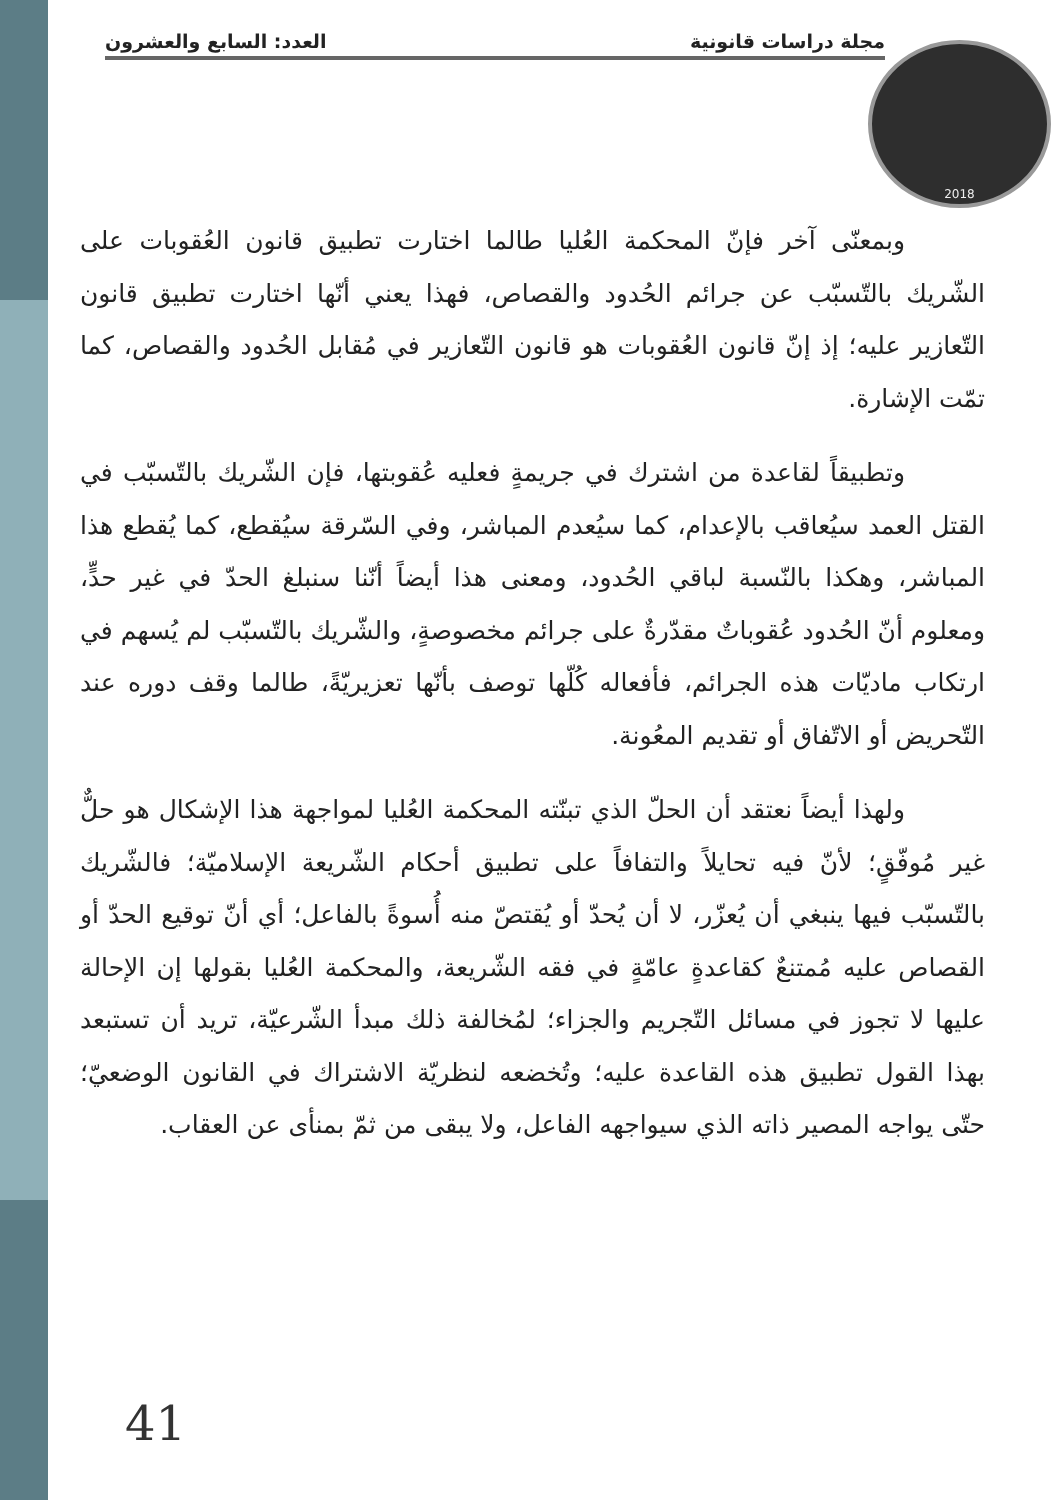العدد: السابع والعشرون مجلة دراسات قانونية 2018
وبمعنّى آخر فإنّ المحكمة العُليا طالما اختارت تطبيق قانون العُقوبات على الشّريك بالتّسبّب عن جرائم الحُدود والقصاص، فهذا يعني أنّها اختارت تطبيق قانون التّعازير عليه؛ إذ إنّ قانون العُقوبات هو قانون التّعازير في مُقابل الحُدود والقصاص، كما تمّت الإشارة.
وتطبيقاً لقاعدة من اشترك في جريمةٍ فعليه عُقوبتها، فإن الشّريك بالتّسبّب في القتل العمد سيُعاقب بالإعدام، كما سيُعدم المباشر، وفي السّرقة سيُقطع، كما يُقطع هذا المباشر، وهكذا بالنّسبة لباقي الحُدود، ومعنى هذا أيضاً أنّنا سنبلغ الحدّ في غير حدٍّ، ومعلوم أنّ الحُدود عُقوباتٌ مقدّرةٌ على جرائم مخصوصةٍ، والشّريك بالتّسبّب لم يُسهم في ارتكاب ماديّات هذه الجرائم، فأفعاله كُلّها توصف بأنّها تعزيريّةً، طالما وقف دوره عند التّحريض أو الاتّفاق أو تقديم المعُونة.
ولهذا أيضاً نعتقد أن الحلّ الذي تبنّته المحكمة العُليا لمواجهة هذا الإشكال هو حلٌّ غير مُوفّقٍ؛ لأنّ فيه تحايلاً والتفافاً على تطبيق أحكام الشّريعة الإسلاميّة؛ فالشّريك بالتّسبّب فيها ينبغي أن يُعزّر، لا أن يُحدّ أو يُقتصّ منه أُسوةً بالفاعل؛ أي أنّ توقيع الحدّ أو القصاص عليه مُمتنعٌ كقاعدةٍ عامّةٍ في فقه الشّريعة، والمحكمة العُليا بقولها إن الإحالة عليها لا تجوز في مسائل التّجريم والجزاء؛ لمُخالفة ذلك مبدأ الشّرعيّة، تريد أن تستبعد بهذا القول تطبيق هذه القاعدة عليه؛ وتُخضعه لنظريّة الاشتراك في القانون الوضعيّ؛ حتّى يواجه المصير ذاته الذي سيواجهه الفاعل، ولا يبقى من ثمّ بمنأى عن العقاب.
41